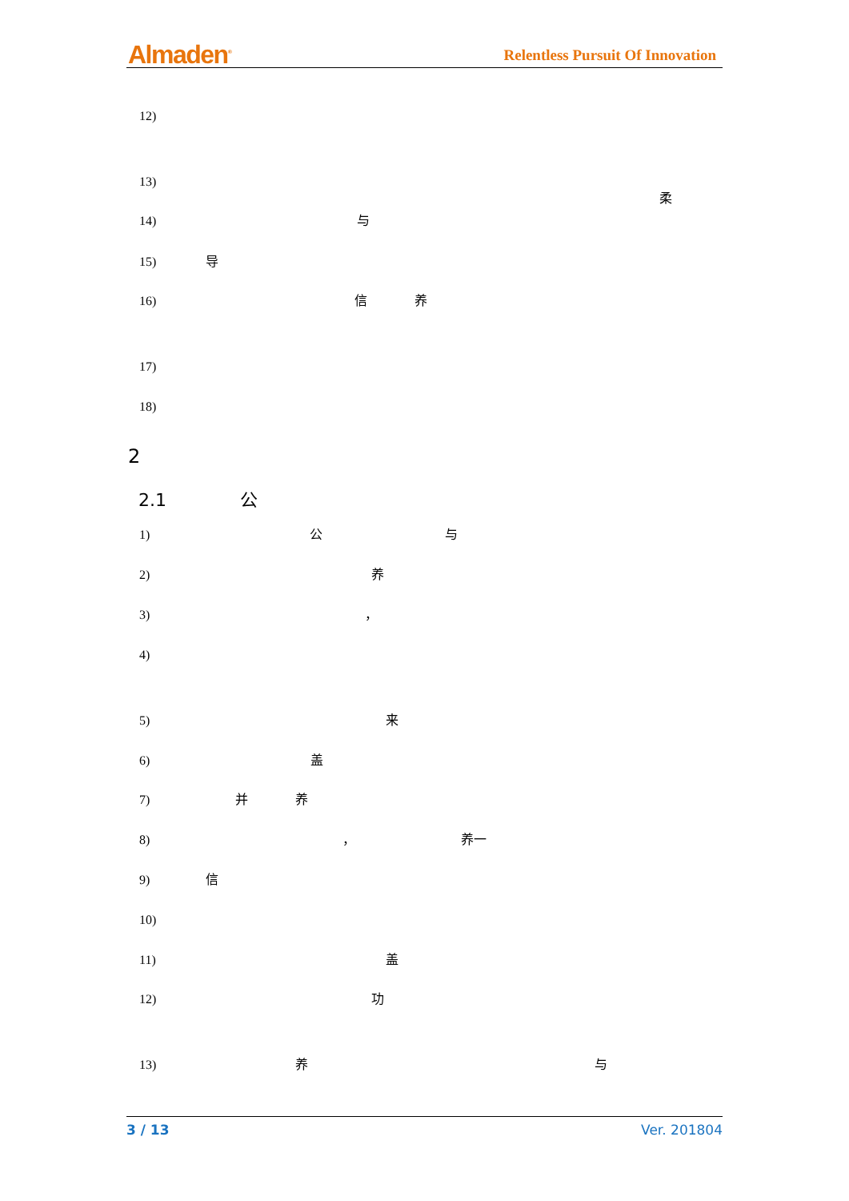Almaden<sup>®</sup>
Relentless Pursuit Of Innovation
12)
13)
柔
14) 与
15) 导
16) 信 养
17)
18)
2
2.1 公
1) 公 与
2) 养
3) ，
4)
5) 来
6) 盖
7) 并 养
8) ， 养一
9) 信
10)
11) 盖
12) 功
13) 养 与
3 / 13 Ver. 201804